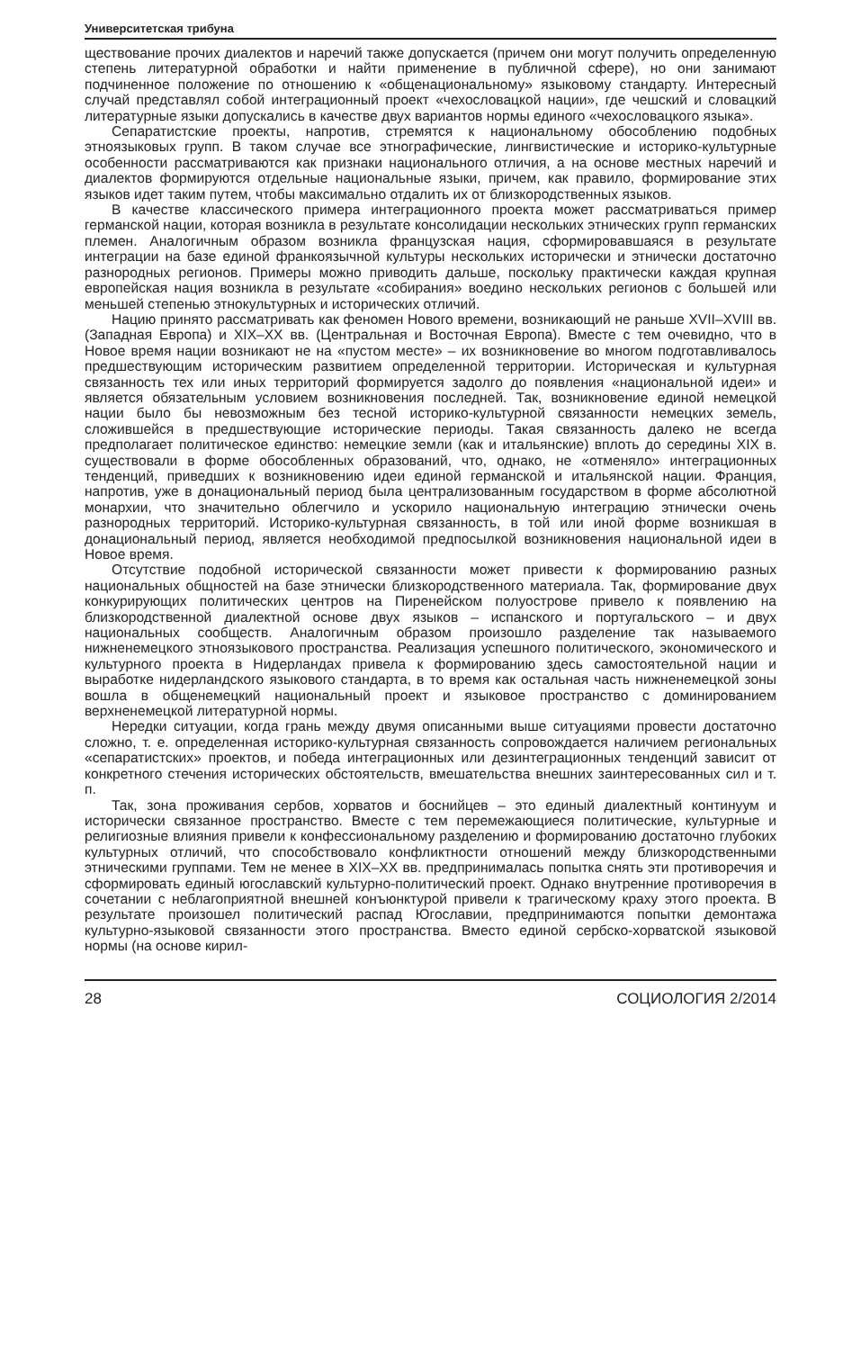Университетская трибуна
ществование прочих диалектов и наречий также допускается (причем они могут получить определенную степень литературной обработки и найти применение в публичной сфере), но они занимают подчиненное положение по отношению к «общенациональному» языковому стандарту. Интересный случай представлял собой интеграционный проект «чехословацкой нации», где чешский и словацкий литературные языки допускались в качестве двух вариантов нормы единого «чехословацкого языка».
Сепаратистские проекты, напротив, стремятся к национальному обособлению подобных этноязыковых групп. В таком случае все этнографические, лингвистические и историко-культурные особенности рассматриваются как признаки национального отличия, а на основе местных наречий и диалектов формируются отдельные национальные языки, причем, как правило, формирование этих языков идет таким путем, чтобы максимально отдалить их от близкородственных языков.
В качестве классического примера интеграционного проекта может рассматриваться пример германской нации, которая возникла в результате консолидации нескольких этнических групп германских племен. Аналогичным образом возникла французская нация, сформировавшаяся в результате интеграции на базе единой франкоязычной культуры нескольких исторически и этнически достаточно разнородных регионов. Примеры можно приводить дальше, поскольку практически каждая крупная европейская нация возникла в результате «собирания» воедино нескольких регионов с большей или меньшей степенью этнокультурных и исторических отличий.
Нацию принято рассматривать как феномен Нового времени, возникающий не раньше XVII–XVIII вв. (Западная Европа) и XIX–XX вв. (Центральная и Восточная Европа). Вместе с тем очевидно, что в Новое время нации возникают не на «пустом месте» – их возникновение во многом подготавливалось предшествующим историческим развитием определенной территории. Историческая и культурная связанность тех или иных территорий формируется задолго до появления «национальной идеи» и является обязательным условием возникновения последней. Так, возникновение единой немецкой нации было бы невозможным без тесной историко-культурной связанности немецких земель, сложившейся в предшествующие исторические периоды. Такая связанность далеко не всегда предполагает политическое единство: немецкие земли (как и итальянские) вплоть до середины XIX в. существовали в форме обособленных образований, что, однако, не «отменяло» интеграционных тенденций, приведших к возникновению идеи единой германской и итальянской нации. Франция, напротив, уже в донациональный период была централизованным государством в форме абсолютной монархии, что значительно облегчило и ускорило национальную интеграцию этнически очень разнородных территорий. Историко-культурная связанность, в той или иной форме возникшая в донациональный период, является необходимой предпосылкой возникновения национальной идеи в Новое время.
Отсутствие подобной исторической связанности может привести к формированию разных национальных общностей на базе этнически близкородственного материала. Так, формирование двух конкурирующих политических центров на Пиренейском полуострове привело к появлению на близкородственной диалектной основе двух языков – испанского и португальского – и двух национальных сообществ. Аналогичным образом произошло разделение так называемого нижненемецкого этноязыкового пространства. Реализация успешного политического, экономического и культурного проекта в Нидерландах привела к формированию здесь самостоятельной нации и выработке нидерландского языкового стандарта, в то время как остальная часть нижненемецкой зоны вошла в общенемецкий национальный проект и языковое пространство с доминированием верхненемецкой литературной нормы.
Нередки ситуации, когда грань между двумя описанными выше ситуациями провести достаточно сложно, т. е. определенная историко-культурная связанность сопровождается наличием региональных «сепаратистских» проектов, и победа интеграционных или дезинтеграционных тенденций зависит от конкретного стечения исторических обстоятельств, вмешательства внешних заинтересованных сил и т. п.
Так, зона проживания сербов, хорватов и боснийцев – это единый диалектный континуум и исторически связанное пространство. Вместе с тем перемежающиеся политические, культурные и религиозные влияния привели к конфессиональному разделению и формированию достаточно глубоких культурных отличий, что способствовало конфликтности отношений между близкородственными этническими группами. Тем не менее в XIX–XX вв. предпринималась попытка снять эти противоречия и сформировать единый югославский культурно-политический проект. Однако внутренние противоречия в сочетании с неблагоприятной внешней конъюнктурой привели к трагическому краху этого проекта. В результате произошел политический распад Югославии, предпринимаются попытки демонтажа культурно-языковой связанности этого пространства. Вместо единой сербско-хорватской языковой нормы (на основе кирил-
28 СОЦИОЛОГИЯ 2/2014